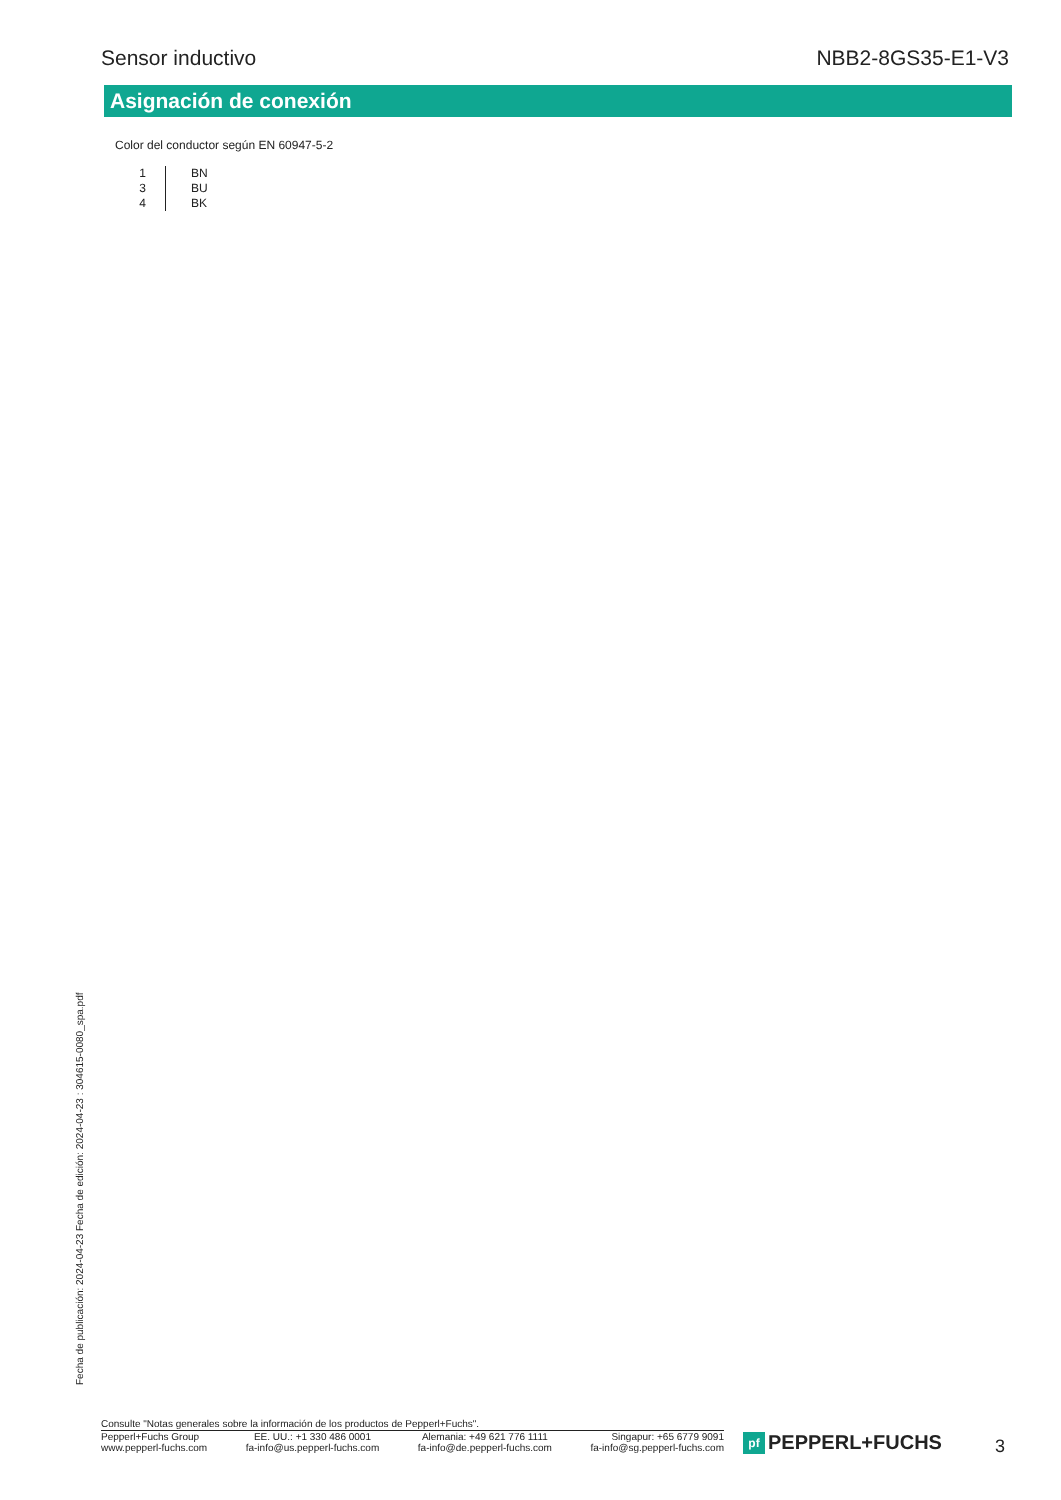Sensor inductivo NBB2-8GS35-E1-V3
Asignación de conexión
Color del conductor según EN 60947-5-2
| 1 | BN |
| 3 | BU |
| 4 | BK |
Fecha de publicación: 2024-04-23 Fecha de edición: 2024-04-23 : 304615-0080_spa.pdf
Consulte "Notas generales sobre la información de los productos de Pepperl+Fuchs".
Pepperl+Fuchs Group
www.pepperl-fuchs.com
EE. UU.: +1 330 486 0001
fa-info@us.pepperl-fuchs.com
Alemania: +49 621 776 1111
fa-info@de.pepperl-fuchs.com
Singapur: +65 6779 9091
fa-info@sg.pepperl-fuchs.com
pf
PEPPERL+FUCHS
3